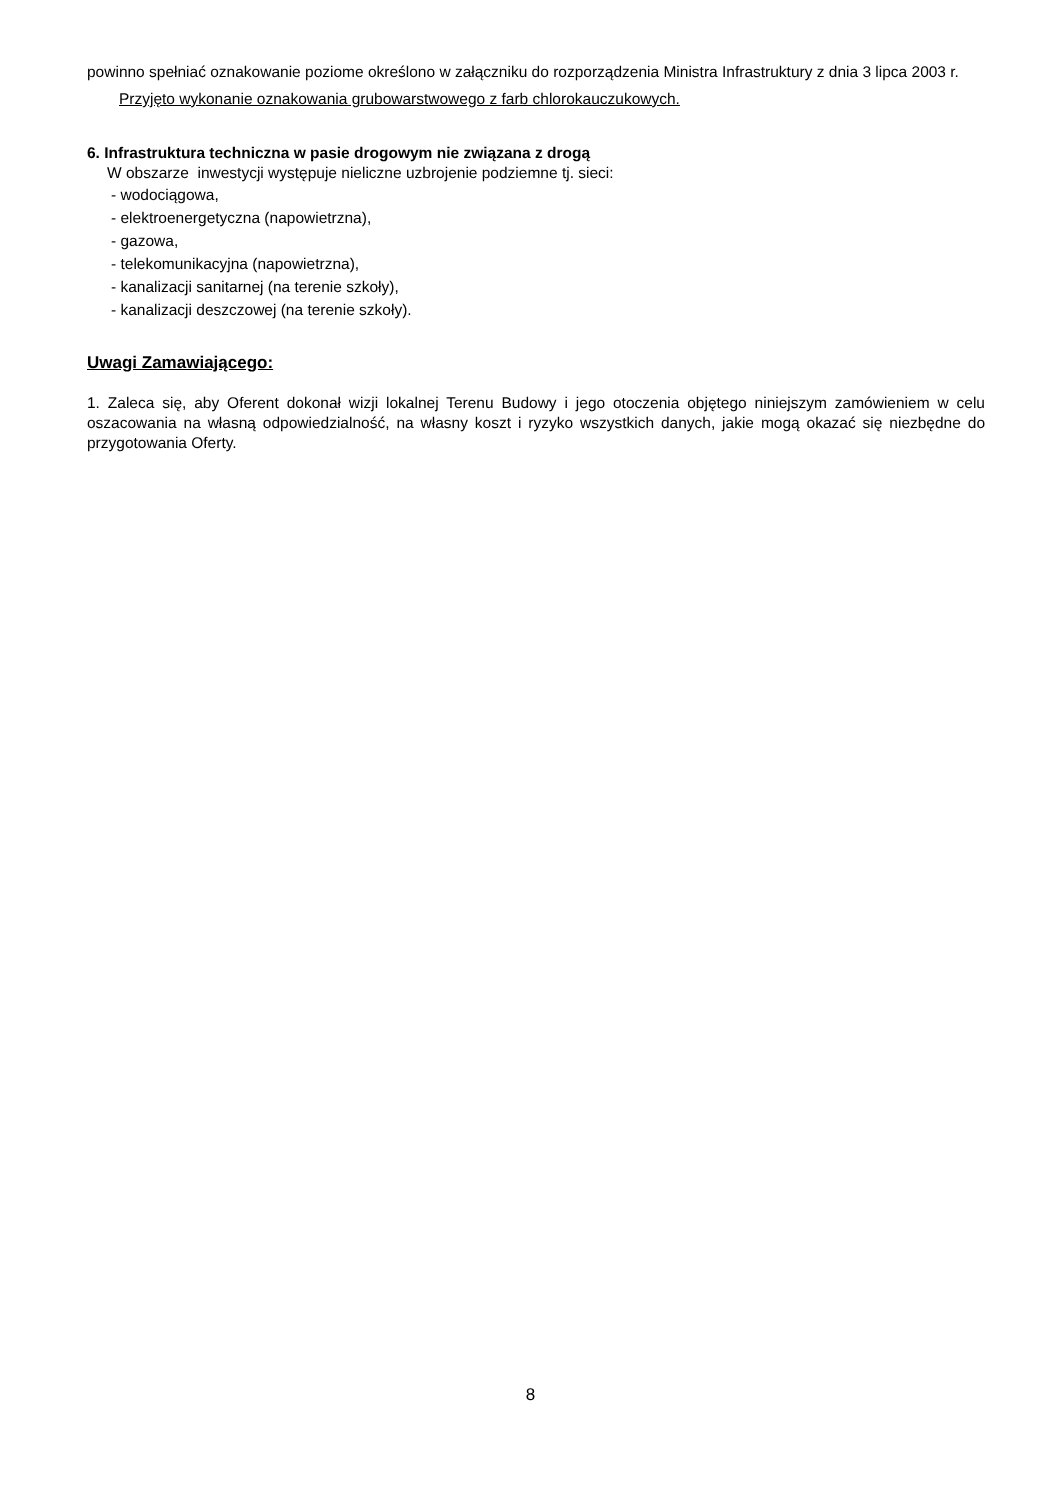powinno spełniać oznakowanie poziome określono w załączniku do rozporządzenia Ministra Infrastruktury z dnia 3 lipca 2003 r.
Przyjęto wykonanie oznakowania grubowarstwowego z farb chlorokauczukowych.
6. Infrastruktura techniczna w pasie drogowym nie związana z drogą
W obszarze inwestycji występuje nieliczne uzbrojenie podziemne tj. sieci:
- wodociągowa,
- elektroenergetyczna (napowietrzna),
- gazowa,
- telekomunikacyjna (napowietrzna),
- kanalizacji sanitarnej (na terenie szkoły),
- kanalizacji deszczowej (na terenie szkoły).
Uwagi Zamawiającego:
1. Zaleca się, aby Oferent dokonał wizji lokalnej Terenu Budowy i jego otoczenia objętego niniejszym zamówieniem w celu oszacowania na własną odpowiedzialność, na własny koszt i ryzyko wszystkich danych, jakie mogą okazać się niezbędne do przygotowania Oferty.
8